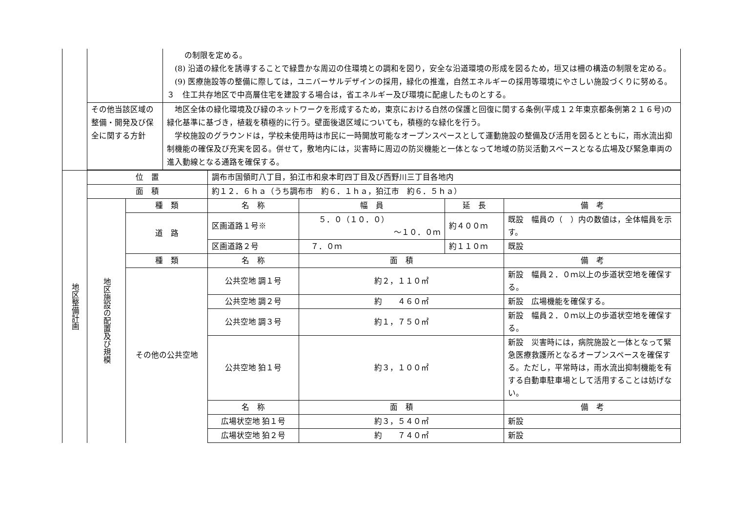| | | の制限を定める。 (8) 沿道の緑化を誘導することで緑豊かな周辺の住環境との調和を図り，安全な沿道環境の形成を図るため，垣又は柵の構造の制限を定める。 (9) 医療施設等の整備に際しては，ユニバーサルデザインの採用，緑化の推進，自然エネルギーの採用等環境にやさしい施設づくりに努める。 ３ 住工共存地区で中高層住宅を建設する場合は，省エネルギー及び環境に配慮したものとする。 |
| | その他当該区域の整備・開発及び保全に関する方針 | 地区全体の緑化環境及び緑のネットワークを形成するため，東京における自然の保護と回復に関する条例(平成１２年東京都条例第２１６号)の緑化基準に基づき，植栽を積極的に行う。壁面後退区域についても，積極的な緑化を行う。 学校施設のグラウンドは，学校未使用時は市民に一時開放可能なオープンスペースとして運動施設の整備及び活用を図るとともに，雨水流出抑制機能の確保及び充実を図る。併せて，敷地内には，災害時に周辺の防災機能と一体となって地域の防災活動スペースとなる広場及び緊急車両の進入動線となる通路を確保する。 |
| 地区整備計画 | 位 置 | | 調布市国領町八丁目，狛江市和泉本町四丁目及び西野川三丁目各地内 | | | |
| | 面 積 | | 約１２．６ｈａ（うち調布市 約６．１ｈａ，狛江市 約６．５ｈａ） | | | |
| | 地区施設の配置及び規模 | 種 類 | 名 称 | 幅 員 | 延 長 | 備 考 |
| | | 道 路 | 区画道路１号※ | ５．０（１０．０） ～１０．０ｍ | 約４００ｍ | 既設 幅員の（ ）内の数値は，全体幅員を示す。 |
| | | | 区画道路２号 | ７．０ｍ | 約１１０ｍ | 既設 |
| | | 種 類 | 名 称 | 面 積 | | 備 考 |
| | | その他の公共空地 | 公共空地 調１号 | 約２，１１０㎡ | | 新設 幅員２．０ｍ以上の歩道状空地を確保する。 |
| | | | 公共空地 調２号 | 約 ４６０㎡ | | 新設 広場機能を確保する。 |
| | | | 公共空地 調３号 | 約１，７５０㎡ | | 新設 幅員２．０ｍ以上の歩道状空地を確保する。 |
| | | | 公共空地 狛１号 | 約３，１００㎡ | | 新設 災害時には，病院施設と一体となって緊急医療救護所となるオープンスペースを確保する。ただし，平常時は，雨水流出抑制機能を有する自動車駐車場として活用することは妨げない。 |
| | | | 名 称 | 面 積 | | 備 考 |
| | | | 広場状空地 狛１号 | 約３，５４０㎡ | | 新設 |
| | | | 広場状空地 狛２号 | 約 ７４０㎡ | | 新設 |